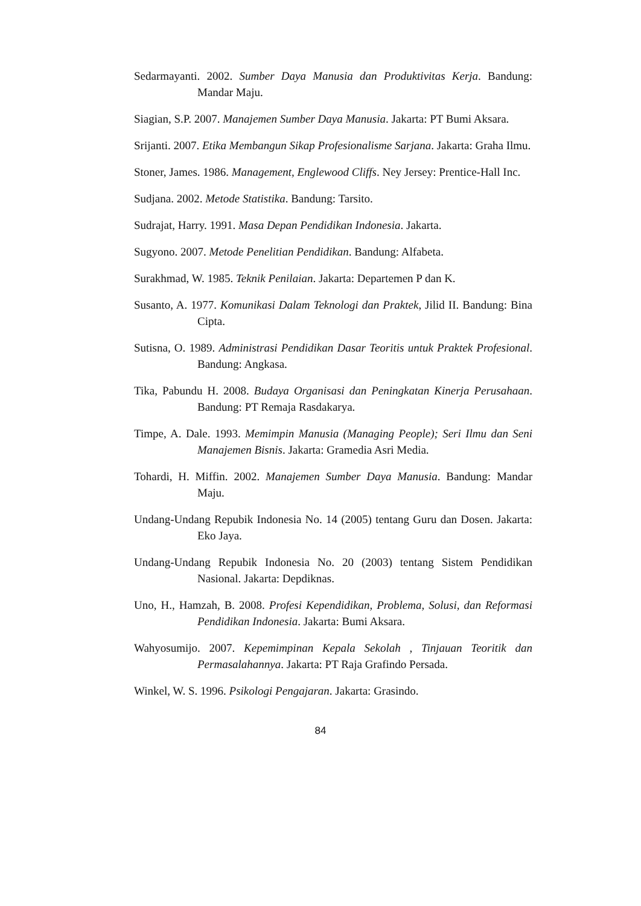Sedarmayanti. 2002. Sumber Daya Manusia dan Produktivitas Kerja. Bandung: Mandar Maju.
Siagian, S.P. 2007. Manajemen Sumber Daya Manusia. Jakarta: PT Bumi Aksara.
Srijanti. 2007. Etika Membangun Sikap Profesionalisme Sarjana. Jakarta: Graha Ilmu.
Stoner, James. 1986. Management, Englewood Cliffs. Ney Jersey: Prentice-Hall Inc.
Sudjana. 2002. Metode Statistika. Bandung: Tarsito.
Sudrajat, Harry. 1991. Masa Depan Pendidikan Indonesia. Jakarta.
Sugyono. 2007. Metode Penelitian Pendidikan. Bandung: Alfabeta.
Surakhmad, W. 1985. Teknik Penilaian. Jakarta: Departemen P dan K.
Susanto, A. 1977. Komunikasi Dalam Teknologi dan Praktek, Jilid II. Bandung: Bina Cipta.
Sutisna, O. 1989. Administrasi Pendidikan Dasar Teoritis untuk Praktek Profesional. Bandung: Angkasa.
Tika, Pabundu H. 2008. Budaya Organisasi dan Peningkatan Kinerja Perusahaan. Bandung: PT Remaja Rasdakarya.
Timpe, A. Dale. 1993. Memimpin Manusia (Managing People); Seri Ilmu dan Seni Manajemen Bisnis. Jakarta: Gramedia Asri Media.
Tohardi, H. Miffin. 2002. Manajemen Sumber Daya Manusia. Bandung: Mandar Maju.
Undang-Undang Repubik Indonesia No. 14 (2005) tentang Guru dan Dosen. Jakarta: Eko Jaya.
Undang-Undang Repubik Indonesia No. 20 (2003) tentang Sistem Pendidikan Nasional. Jakarta: Depdiknas.
Uno, H., Hamzah, B. 2008. Profesi Kependidikan, Problema, Solusi, dan Reformasi Pendidikan Indonesia. Jakarta: Bumi Aksara.
Wahyosumijo. 2007. Kepemimpinan Kepala Sekolah , Tinjauan Teoritik dan Permasalahannya. Jakarta: PT Raja Grafindo Persada.
Winkel, W. S. 1996. Psikologi Pengajaran. Jakarta: Grasindo.
84